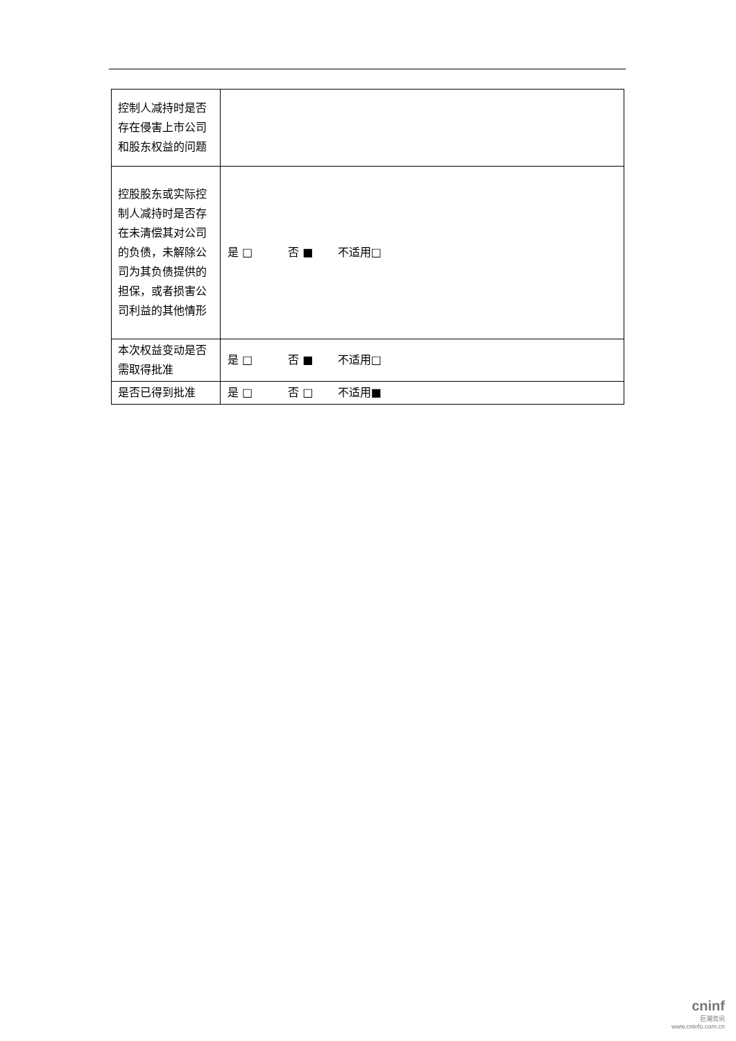| 控制人减持时是否存在侵害上市公司和股东权益的问题 | |
| 控股股东或实际控制人减持时是否存在未清偿其对公司的负债，未解除公司为其负债提供的担保，或者损害公司利益的其他情形 | 是 □ 否 ■ 不适用□ |
| 本次权益变动是否需取得批准 | 是 □ 否 ■ 不适用□ |
| 是否已得到批准 | 是 □ 否 □ 不适用■ |
cninf
巨潮资讯
www.cninfo.com.cn